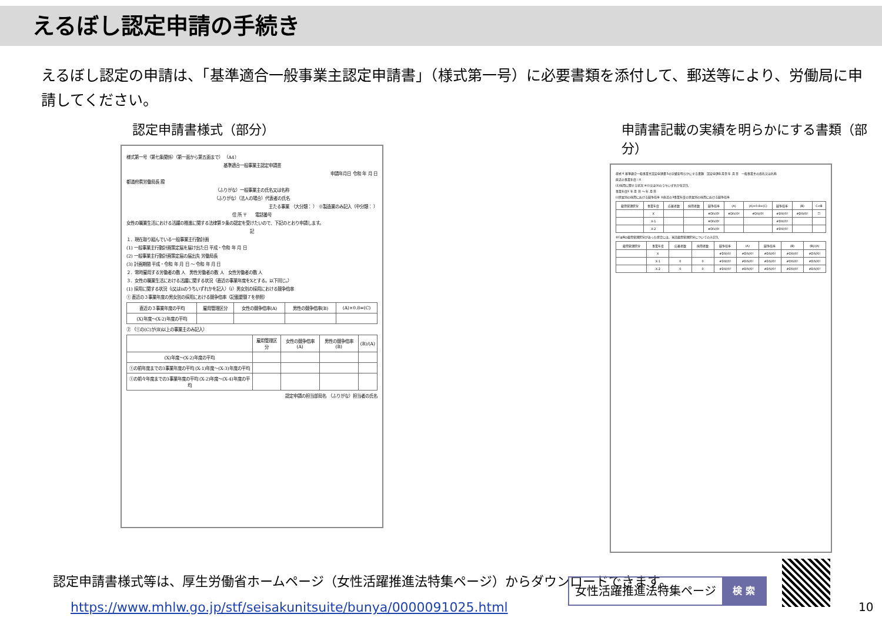えるぼし認定申請の手続き
えるぼし認定の申請は、「基準適合一般事業主認定申請書」（様式第一号）に必要書類を添付して、郵送等により、労働局に申請してください。
認定申請書様式（部分）
様式第一号（第七条関係）（第一面から第五面まで） （A4）
基準適合一般事業主認定申請書
申請年月日 令和 年 月 日
都道府県労働局長 殿
（ふりがな）一般事業主の氏名又は名称
（ふりがな）（法人の場合）代表者の氏名
主たる事業 （大分類： ） ※製造業のみ記入（中分類： ）
住 所 〒　　電話番号
女性の職業生活における活躍の推進に関する法律第９条の認定を受けたいので、下記のとおり申請します。
記
１．現在取り組んでいる一般事業主行動計画
(1) 一般事業主行動計画策定届を届け出た日 平成・令和 年 月 日
(2) 一般事業主行動計画策定届の届出先 労働局長
(3) 計画期間 平成・令和 年 月 日 〜 令和 年 月 日
２．常時雇用する労働者の数 人　男性労働者の数 人　女性労働者の数 人
３．女性の職業生活における活躍に関する状況（直近の事業年度をXとする。以下同じ。）
(1) 採用に関する状況（ⅰ又はⅱのうちいずれかを記入）（ⅰ）男女別の採用における競争倍率
① 直近の３事業年度の男女別の採用における競争倍率（記載要領７を参照）
| 直近の３事業年度の平均 | 雇用管理区分 | 女性の競争倍率(A) | 男性の競争倍率(B) | (A)×0.8=(C) |
| --- | --- | --- | --- | --- |
| (X)年度〜(X-2)年度の平均 | | | | |
② （①の(C)が(B)以上の事業主のみ記入）
| | 雇用管理区分 | 女性の競争倍率(A) | 男性の競争倍率(B) | (B)/(A) |
| --- | --- | --- | --- | --- |
| (X)年度〜(X-2)年度の平均 | | | | |
| ①の前年度までの3事業年度の平均 (X-1)年度〜(X-3)年度の平均 | | | | |
| ①の前々年度までの3事業年度の平均 (X-2)年度〜(X-4)年度の平均 | | | | |
認定申請の担当部局名　（ふりがな）担当者の氏名
申請書記載の実績を明らかにする書類（部分）
様式４ 基準適合一般事業主認定申請書3の実績を明らかにする書類　認定申請年月日 年 月 日　一般事業主の氏名又は名称
直近の事業年度＝X
(1)採用に関する状況 ※(ⅰ)又は(ⅱ)のうちいずれかを記入
事業年度X 年 月 日 〜 年 月 日
(ⅰ)男女別の採用における競争倍率 ①直近の3事業年度の男女別の採用における競争倍率
| 雇用管理区分 | 事業年度 | 応募者数 | 採用者数 | 競争倍率 | (A) | (A)×0.8=(C) | 競争倍率 | (B) | C<B |
| --- | --- | --- | --- | --- | --- | --- | --- | --- | --- |
| | X | | | #DIV/0! | #DIV/0! | #DIV/0! | #DIV/0! | #DIV/0! | ☐ |
| | X-1 | | | #DIV/0! | | | #DIV/0! | | |
| | X-2 | | | #DIV/0! | | | #DIV/0! | | |
②C≧Bの雇用管理区分があった場合には、当該雇用管理区分についてのみ記入
| 雇用管理区分 | 事業年度 | 応募者数 | 採用者数 | 競争倍率 | (A) | 競争倍率 | (B) | (B)/(A) |
| --- | --- | --- | --- | --- | --- | --- | --- | --- |
| | X | | | #DIV/0! | #DIV/0! | #DIV/0! | #DIV/0! | #DIV/0! |
| | X-1 | 0 | 0 | #DIV/0! | #DIV/0! | #DIV/0! | #DIV/0! | #DIV/0! |
| | X-2 | 0 | 0 | #DIV/0! | #DIV/0! | #DIV/0! | #DIV/0! | #DIV/0! |
認定申請書様式等は、厚生労働省ホームページ（女性活躍推進法特集ページ）からダウンロードできます。
https://www.mhlw.go.jp/stf/seisakunitsuite/bunya/0000091025.html
女性活躍推進法特集ページ 検 索
10